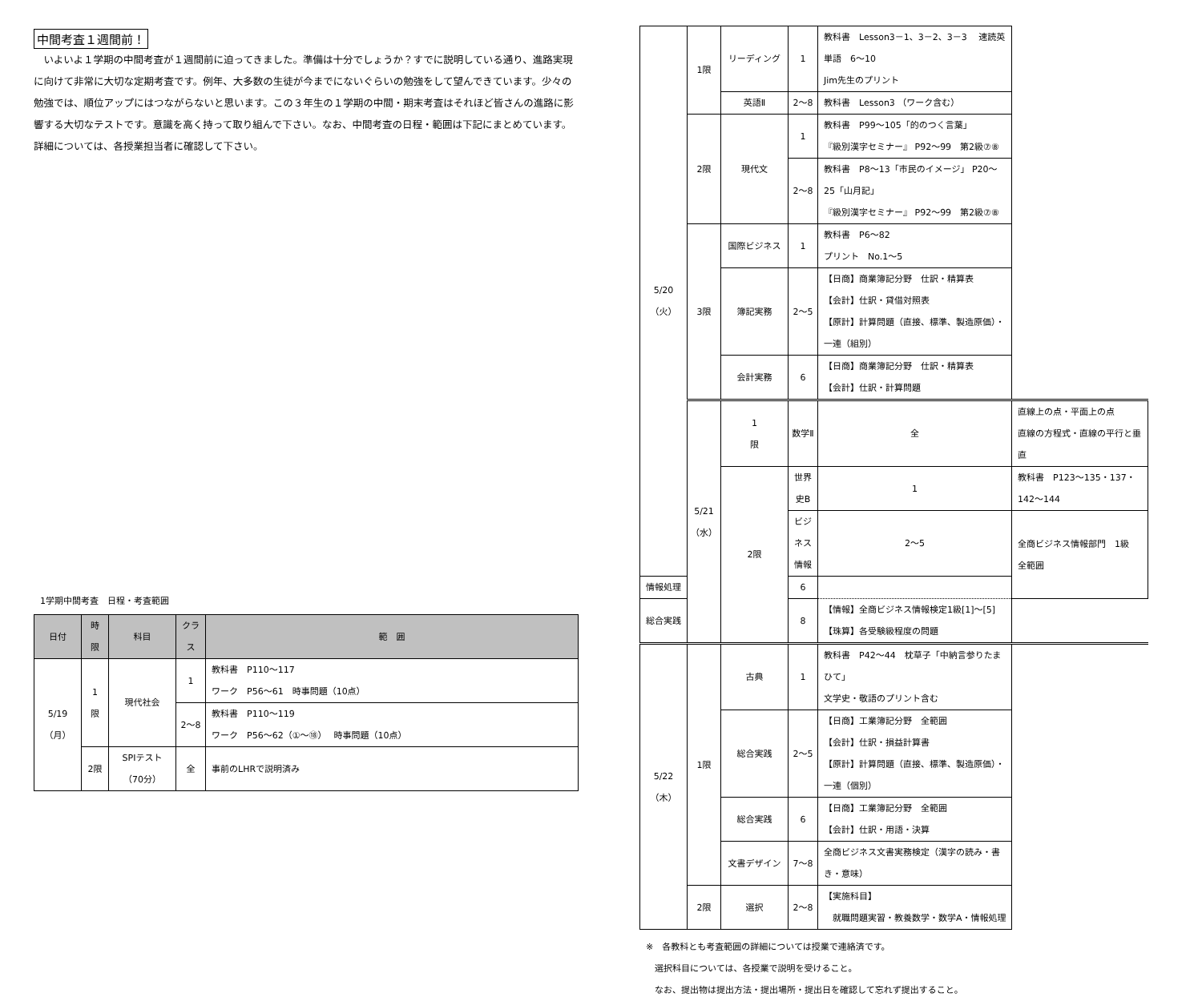中間考査１週間前！
いよいよ１学期の中間考査が１週間前に迫ってきました。準備は十分でしょうか？すでに説明している通り、進路実現に向けて非常に大切な定期考査です。例年、大多数の生徒が今までにないぐらいの勉強をして望んできています。少々の勉強では、順位アップにはつながらないと思います。この３年生の１学期の中間・期末考査はそれほど皆さんの進路に影響する大切なテストです。意識を高く持って取り組んで下さい。なお、中間考査の日程・範囲は下記にまとめています。詳細については、各授業担当者に確認して下さい。
1学期中間考査　日程・考査範囲
| 日付 | 時 限 | 科目 | クラ ス | 範 囲 |
| --- | --- | --- | --- | --- |
| 5/19 （月） | 1 限 | 現代社会 | 1 | 教科書 P110～117 ワーク P56～61 時事問題（10点） |
| | | | 2～8 | 教科書 P110～119 ワーク P56～62（①～⑱） 時事問題（10点） |
| | 2限 | SPIテスト （70分） | 全 | 事前のLHRで説明済み |
| 5/20 （火） | 1限 | リーディング | 1 | 教科書 Lesson3－1、3－2、3－3 速読英単語 6～10 Jim先生のプリント | |
| | | 英語Ⅱ | 2～8 | 教科書 Lesson3 （ワーク含む） | |
| | 2限 | 現代文 | 1 | 教科書 P99～105「的のつく言葉」 『級別漢字セミナー』 P92～99 第2級⑦⑧ | |
| | | | 2～8 | 教科書 P8～13「市民のイメージ」 P20～25「山月記」 『級別漢字セミナー』 P92～99 第2級⑦⑧ | |
| | 3限 | 国際ビジネス | 1 | 教科書 P6～82 プリント No.1～5 | |
| | | 簿記実務 | 2～5 | 【日商】商業簿記分野 仕訳・精算表 【会計】仕訳・貸借対照表 【原計】計算問題（直接、標準、製造原価）・一連（組別） | |
| | | 会計実務 | 6 | 【日商】商業簿記分野 仕訳・精算表 【会計】仕訳・計算問題 | |
| | 5/21 （水） | 1 限 | 数学Ⅱ | 全 | 直線上の点・平面上の点 直線の方程式・直線の平行と垂直 |
| | | 2限 | 世界史B | 1 | 教科書 P123～135・137・142～144 |
| | | | ビジネス情報 | 2～5 | 全商ビジネス情報部門 1級 全範囲 |
| 情報処理 | | | 6 | | |
| 総合実践 | | | 8 | 【情報】全商ビジネス情報検定1級[1]～[5] 【珠算】各受験級程度の問題 | |
| 5/22 （木） | 1限 | 古典 | 1 | 教科書 P42～44 枕草子「中納言参りたまひて」 文学史・敬語のプリント含む | |
| | | 総合実践 | 2～5 | 【日商】工業簿記分野 全範囲 【会計】仕訳・損益計算書 【原計】計算問題（直接、標準、製造原価）・一連（個別） | |
| | | 総合実践 | 6 | 【日商】工業簿記分野 全範囲 【会計】仕訳・用語・決算 | |
| | | 文書デザイン | 7～8 | 全商ビジネス文書実務検定（漢字の読み・書き・意味） | |
| | 2限 | 選択 | 2～8 | 【実施科目】 就職問題実習・教養数学・数学A・情報処理 | |
※　各教科とも考査範囲の詳細については授業で連絡済です。
　選択科目については、各授業で説明を受けること。
　なお、提出物は提出方法・提出場所・提出日を確認して忘れず提出すること。